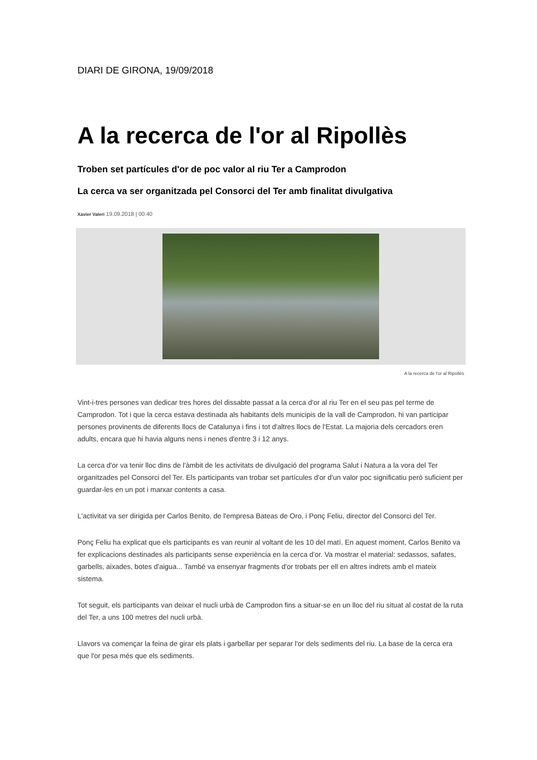DIARI DE GIRONA, 19/09/2018
A la recerca de l'or al Ripollès
Troben set partícules d'or de poc valor al riu Ter a Camprodon
La cerca va ser organitzada pel Consorci del Ter amb finalitat divulgativa
Xavier Valeri 19.09.2018 | 00:40
A la recerca de l'or al Ripollès
Vint-i-tres persones van dedicar tres hores del dissabte passat a la cerca d'or al riu Ter en el seu pas pel terme de Camprodon. Tot i que la cerca estava destinada als habitants dels municipis de la vall de Camprodon, hi van participar persones provinents de diferents llocs de Catalunya i fins i tot d'altres llocs de l'Estat. La majoria dels cercadors eren adults, encara que hi havia alguns nens i nenes d'entre 3 i 12 anys.
La cerca d'or va tenir lloc dins de l'àmbit de les activitats de divulgació del programa Salut i Natura a la vora del Ter organitzades pel Consorci del Ter. Els participants van trobar set partícules d'or d'un valor poc significatiu però suficient per guardar-les en un pot i marxar contents a casa.
L'activitat va ser dirigida per Carlos Benito, de l'empresa Bateas de Oro, i Ponç Feliu, director del Consorci del Ter.
Ponç Feliu ha explicat que els participants es van reunir al voltant de les 10 del matí. En aquest moment, Carlos Benito va fer explicacions destinades als participants sense experiència en la cerca d'or. Va mostrar el material: sedassos, safates, garbells, aixades, botes d'aigua... També va ensenyar fragments d'or trobats per ell en altres indrets amb el mateix sistema.
Tot seguit, els participants van deixar el nucli urbà de Camprodon fins a situar-se en un lloc del riu situat al costat de la ruta del Ter, a uns 100 metres del nucli urbà.
Llavors va començar la feina de girar els plats i garbellar per separar l'or dels sediments del riu. La base de la cerca era que l'or pesa més que els sediments.